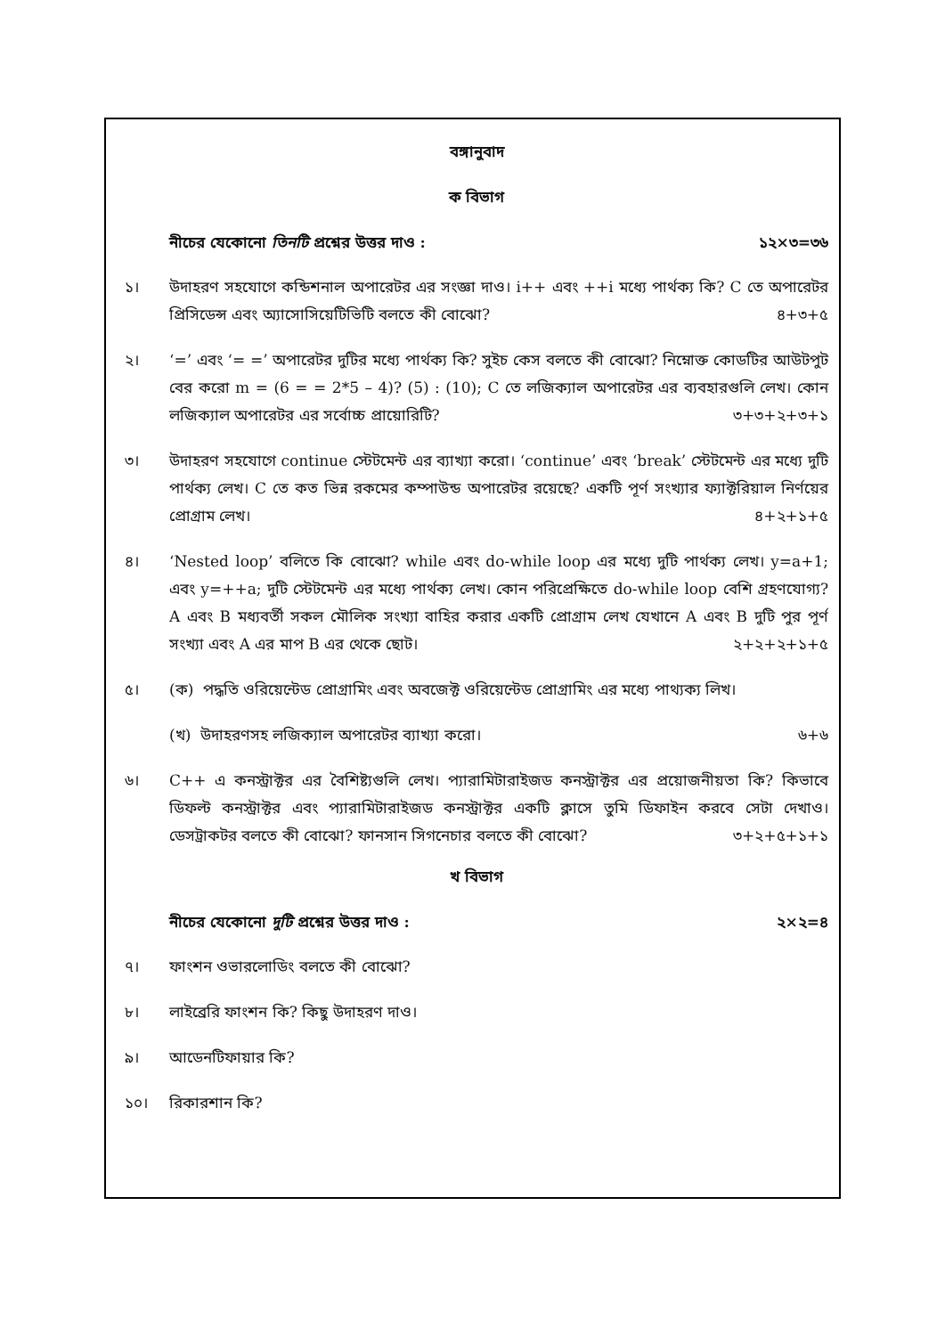বঙ্গানুবাদ
ক বিভাগ
নীচের যেকোনো তিনটি প্রশ্নের উত্তর দাও : ১২×৩=৩৬
১। উদাহরণ সহযোগে কন্ডিশনাল অপারেটর এর সংজ্ঞা দাও। i++ এবং ++i মধ্যে পার্থক্য কি? C তে অপারেটর প্রিসিডেন্স এবং অ্যাসোসিয়েটিভিটি বলতে কী বোঝো? ৪+৩+৫
২। ‘=’ এবং ‘= =’ অপারেটর দুটির মধ্যে পার্থক্য কি? সুইচ কেস বলতে কী বোঝো? নিম্নোক্ত কোডটির আউটপুট বের করো m = (6 = = 2*5 – 4)? (5) : (10); C তে লজিক্যাল অপারেটর এর ব্যবহারগুলি লেখ। কোন লজিক্যাল অপারেটর এর সর্বোচ্চ প্রায়োরিটি? ৩+৩+২+৩+১
৩। উদাহরণ সহযোগে continue স্টেটমেন্ট এর ব্যাখ্যা করো। ‘continue’ এবং ‘break’ স্টেটমেন্ট এর মধ্যে দুটি পার্থক্য লেখ। C তে কত ভিন্ন রকমের কম্পাউন্ড অপারেটর রয়েছে? একটি পূর্ণ সংখ্যার ফ্যাক্টরিয়াল নির্ণয়ের প্রোগ্রাম লেখ। ৪+২+১+৫
৪। ‘Nested loop’ বলিতে কি বোঝো? while এবং do-while loop এর মধ্যে দুটি পার্থক্য লেখ। y=a+1; এবং y=++a; দুটি স্টেটমেন্ট এর মধ্যে পার্থক্য লেখ। কোন পরিপ্রেক্ষিতে do-while loop বেশি গ্রহণযোগ্য? A এবং B মধ্যবর্তী সকল মৌলিক সংখ্যা বাহির করার একটি প্রোগ্রাম লেখ যেখানে A এবং B দুটি পুর পূর্ণ সংখ্যা এবং A এর মাপ B এর থেকে ছোট। ২+২+২+১+৫
৫। (ক) পদ্ধতি ওরিয়েন্টেড প্রোগ্রামিং এবং অবজেক্ট ওরিয়েন্টেড প্রোগ্রামিং এর মধ্যে পাথ্যক্য লিখ।
(খ) উদাহরণসহ লজিক্যাল অপারেটর ব্যাখ্যা করো। ৬+৬
৬। C++ এ কনস্ট্রাক্টর এর বৈশিষ্ট্যগুলি লেখ। প্যারামিটারাইজড কনস্ট্রাক্টর এর প্রয়োজনীয়তা কি? কিভাবে ডিফল্ট কনস্ট্রাক্টর এবং প্যারামিটারাইজড কনস্ট্রাক্টর একটি ক্লাসে তুমি ডিফাইন করবে সেটা দেখাও। ডেসট্রাকটর বলতে কী বোঝো? ফানসান সিগনেচার বলতে কী বোঝো? ৩+২+৫+১+১
খ বিভাগ
নীচের যেকোনো দুটি প্রশ্নের উত্তর দাও : ২×২=৪
৭। ফাংশন ওভারলোডিং বলতে কী বোঝো?
৮। লাইব্রেরি ফাংশন কি? কিছু উদাহরণ দাও।
৯। আডেনটিফায়ার কি?
১০। রিকারশান কি?